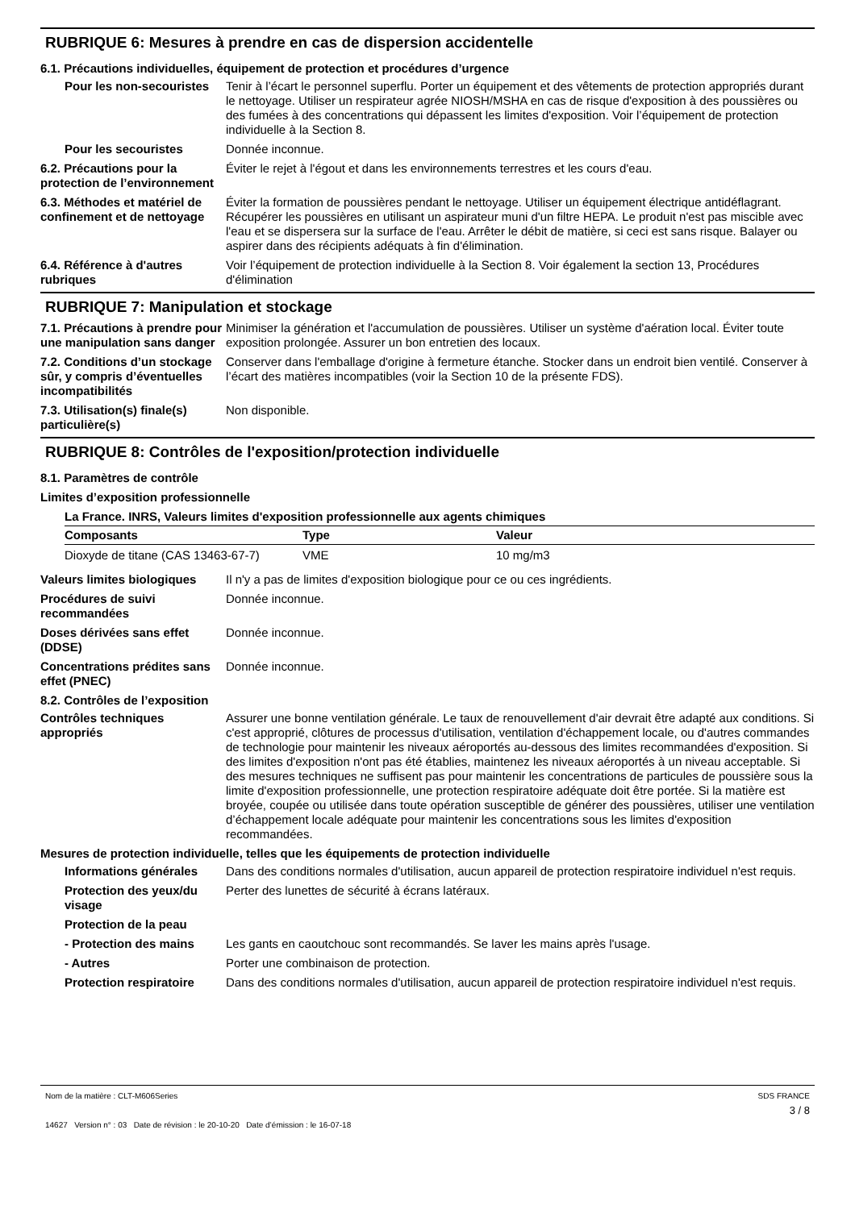RUBRIQUE 6: Mesures à prendre en cas de dispersion accidentelle
6.1. Précautions individuelles, équipement de protection et procédures d’urgence
Pour les non-secouristes
Tenir à l’écart le personnel superflu. Porter un équipement et des vêtements de protection appropriés durant le nettoyage. Utiliser un respirateur agrée NIOSH/MSHA en cas de risque d'exposition à des poussières ou des fumées à des concentrations qui dépassent les limites d'exposition. Voir l’équipement de protection individuelle à la Section 8.
Pour les secouristes Donnée inconnue.
6.2. Précautions pour la protection de l’environnement
Éviter le rejet à l'égout et dans les environnements terrestres et les cours d'eau.
6.3. Méthodes et matériel de confinement et de nettoyage
Éviter la formation de poussières pendant le nettoyage. Utiliser un équipement électrique antidéflagrant. Récupérer les poussières en utilisant un aspirateur muni d'un filtre HEPA. Le produit n'est pas miscible avec l'eau et se dispersera sur la surface de l'eau. Arrêter le débit de matière, si ceci est sans risque. Balayer ou aspirer dans des récipients adéquats à fin d'élimination.
6.4. Référence à d'autres rubriques
Voir l’équipement de protection individuelle à la Section 8. Voir également la section 13, Procédures d'élimination
RUBRIQUE 7: Manipulation et stockage
7.1. Précautions à prendre pour une manipulation sans danger
Minimiser la génération et l'accumulation de poussières. Utiliser un système d'aération local. Éviter toute exposition prolongée. Assurer un bon entretien des locaux.
7.2. Conditions d’un stockage sûr, y compris d’éventuelles incompatibilités
Conserver dans l'emballage d'origine à fermeture étanche. Stocker dans un endroit bien ventilé. Conserver à l’écart des matières incompatibles (voir la Section 10 de la présente FDS).
7.3. Utilisation(s) finale(s) particulière(s)
Non disponible.
RUBRIQUE 8: Contrôles de l'exposition/protection individuelle
8.1. Paramètres de contrôle
Limites d’exposition professionnelle
| La France. INRS, Valeurs limites d'exposition professionnelle aux agents chimiques | | |
| --- | --- | --- |
| Composants | Type | Valeur |
| Dioxyde de titane (CAS 13463-67-7) | VME | 10 mg/m3 |
Valeurs limites biologiques
Il n'y a pas de limites d'exposition biologique pour ce ou ces ingrédients.
Procédures de suivi recommandées
Donnée inconnue.
Doses dérivées sans effet (DDSE)
Donnée inconnue.
Concentrations prédites sans effet (PNEC)
Donnée inconnue.
8.2. Contrôles de l’exposition
Contrôles techniques appropriés
Assurer une bonne ventilation générale. Le taux de renouvellement d'air devrait être adapté aux conditions. Si c'est approprié, clôtures de processus d'utilisation, ventilation d'échappement locale, ou d'autres commandes de technologie pour maintenir les niveaux aéroportés au-dessous des limites recommandées d'exposition. Si des limites d'exposition n'ont pas été établies, maintenez les niveaux aéroportés à un niveau acceptable. Si des mesures techniques ne suffisent pas pour maintenir les concentrations de particules de poussière sous la limite d'exposition professionnelle, une protection respiratoire adéquate doit être portée. Si la matière est broyée, coupée ou utilisée dans toute opération susceptible de générer des poussières, utiliser une ventilation d’échappement locale adéquate pour maintenir les concentrations sous les limites d'exposition recommandées.
Mesures de protection individuelle, telles que les équipements de protection individuelle
Informations générales Dans des conditions normales d'utilisation, aucun appareil de protection respiratoire individuel n'est requis.
Protection des yeux/du visage
Perter des lunettes de sécurité à écrans latéraux.
Protection de la peau
- Protection des mains Les gants en caoutchouc sont recommandés. Se laver les mains après l'usage.
- Autres Porter une combinaison de protection.
Protection respiratoire
Dans des conditions normales d'utilisation, aucun appareil de protection respiratoire individuel n'est requis.
Nom de la matière : CLT-M606Series
14627 Version n° : 03 Date de révision : le 20-10-20 Date d’émission : le 16-07-18
SDS FRANCE
3 / 8